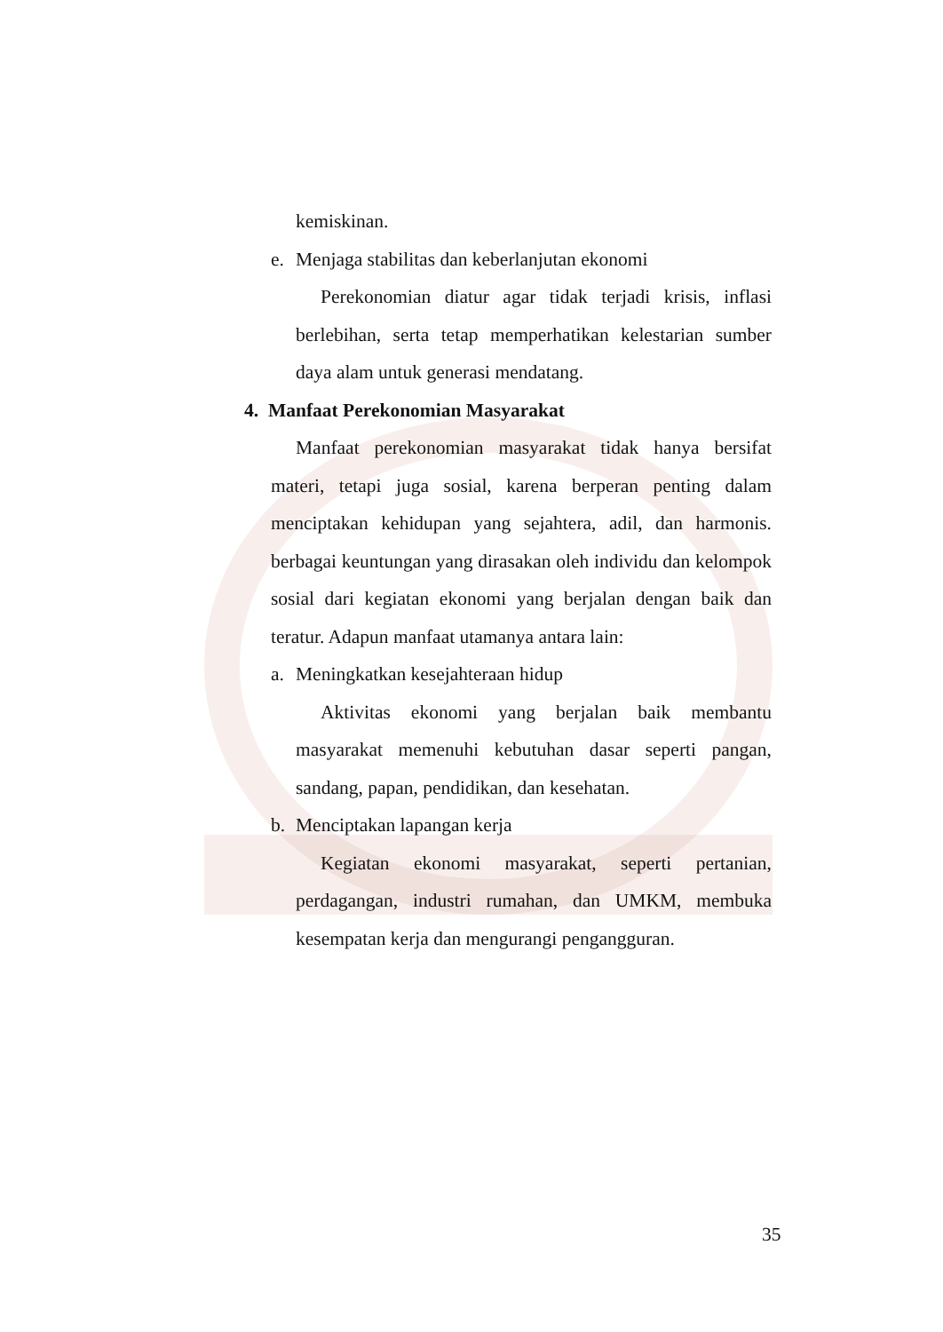kemiskinan.
e. Menjaga stabilitas dan keberlanjutan ekonomi
Perekonomian diatur agar tidak terjadi krisis, inflasi berlebihan, serta tetap memperhatikan kelestarian sumber daya alam untuk generasi mendatang.
4. Manfaat Perekonomian Masyarakat
Manfaat perekonomian masyarakat tidak hanya bersifat materi, tetapi juga sosial, karena berperan penting dalam menciptakan kehidupan yang sejahtera, adil, dan harmonis. berbagai keuntungan yang dirasakan oleh individu dan kelompok sosial dari kegiatan ekonomi yang berjalan dengan baik dan teratur. Adapun manfaat utamanya antara lain:
a. Meningkatkan kesejahteraan hidup
Aktivitas ekonomi yang berjalan baik membantu masyarakat memenuhi kebutuhan dasar seperti pangan, sandang, papan, pendidikan, dan kesehatan.
b. Menciptakan lapangan kerja
Kegiatan ekonomi masyarakat, seperti pertanian, perdagangan, industri rumahan, dan UMKM, membuka kesempatan kerja dan mengurangi pengangguran.
35